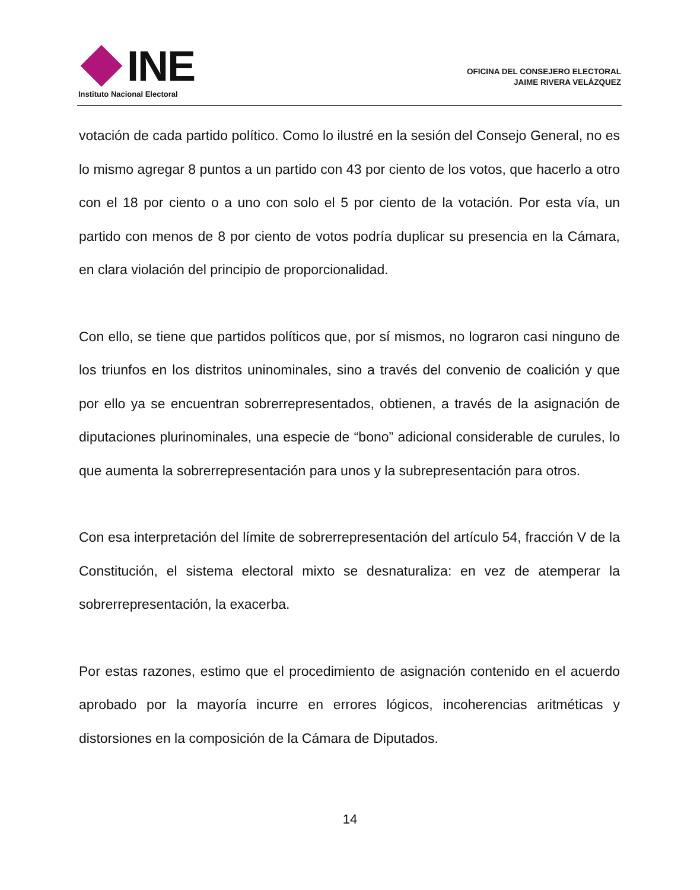INE
Instituto Nacional Electoral
OFICINA DEL CONSEJERO ELECTORAL
JAIME RIVERA VELÁZQUEZ
votación de cada partido político. Como lo ilustré en la sesión del Consejo General, no es lo mismo agregar 8 puntos a un partido con 43 por ciento de los votos, que hacerlo a otro con el 18 por ciento o a uno con solo el 5 por ciento de la votación. Por esta vía, un partido con menos de 8 por ciento de votos podría duplicar su presencia en la Cámara, en clara violación del principio de proporcionalidad.
Con ello, se tiene que partidos políticos que, por sí mismos, no lograron casi ninguno de los triunfos en los distritos uninominales, sino a través del convenio de coalición y que por ello ya se encuentran sobrerrepresentados, obtienen, a través de la asignación de diputaciones plurinominales, una especie de “bono” adicional considerable de curules, lo que aumenta la sobrerrepresentación para unos y la subrepresentación para otros.
Con esa interpretación del límite de sobrerrepresentación del artículo 54, fracción V de la Constitución, el sistema electoral mixto se desnaturaliza: en vez de atemperar la sobrerrepresentación, la exacerba.
Por estas razones, estimo que el procedimiento de asignación contenido en el acuerdo aprobado por la mayoría incurre en errores lógicos, incoherencias aritméticas y distorsiones en la composición de la Cámara de Diputados.
14